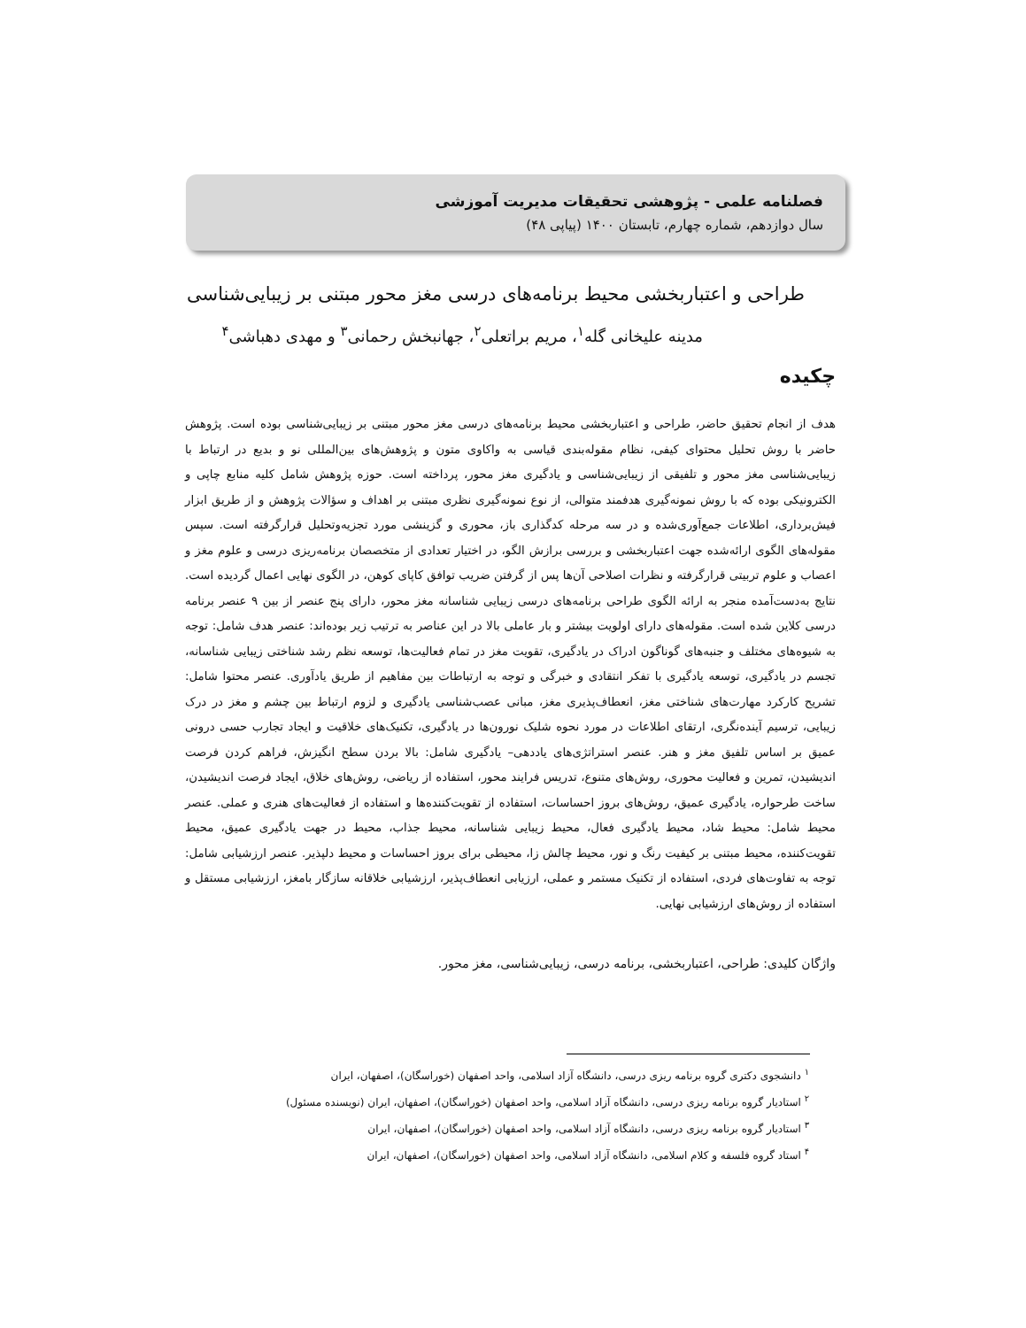فصلنامه علمی - پژوهشی تحقیقات مدیریت آموزشی
سال دوازدهم، شماره چهارم، تابستان ۱۴۰۰ (پیاپی ۴۸)
طراحی و اعتباربخشی محیط برنامه‌های درسی مغز محور مبتنی بر زیبایی‌شناسی
مدینه علیخانی گله<sup>۱</sup>، مریم براتعلی<sup>۲</sup>، جهانبخش رحمانی<sup>۳</sup> و مهدی دهباشی<sup>۴</sup>
چکیده
هدف از انجام تحقیق حاضر، طراحی و اعتباربخشی محیط برنامه‌های درسی مغز محور مبتنی بر زیبایی‌شناسی بوده است. پژوهش حاضر با روش تحلیل محتوای کیفی، نظام مقوله‌بندی قیاسی به واکاوی متون و پژوهش‌های بین‌المللی نو و بدیع در ارتباط با زیبایی‌شناسی مغز محور و تلفیقی از زیبایی‌شناسی و یادگیری مغز محور، پرداخته است. حوزه پژوهش شامل کلیه منابع چاپی و الکترونیکی بوده که با روش نمونه‌گیری هدفمند متوالی، از نوع نمونه‌گیری نظری مبتنی بر اهداف و سؤالات پژوهش و از طریق ابزار فیش‌برداری، اطلاعات جمع‌آوری‌شده و در سه مرحله کدگذاری باز، محوری و گزینشی مورد تجزیه‌وتحلیل قرارگرفته است. سپس مقوله‌های الگوی ارائه‌شده جهت اعتباربخشی و بررسی برازش الگو، در اختیار تعدادی از متخصصان برنامه‌ریزی درسی و علوم مغز و اعصاب و علوم تربیتی قرارگرفته و نظرات اصلاحی آن‌ها پس از گرفتن ضریب توافق کاپای کوهن، در الگوی نهایی اعمال گردیده است. نتایج به‌دست‌آمده منجر به ارائه الگوی طراحی برنامه‌های درسی زیبایی شناسانه مغز محور، دارای پنج عنصر از بین ۹ عنصر برنامه درسی کلاین شده است. مقوله‌های دارای اولویت بیشتر و بار عاملی بالا در این عناصر به ترتیب زیر بوده‌اند: عنصر هدف شامل: توجه به شیوه‌های مختلف و جنبه‌های گوناگون ادراک در یادگیری، تقویت مغز در تمام فعالیت‌ها، توسعه نظم رشد شناختی زیبایی شناسانه، تجسم در یادگیری، توسعه یادگیری با تفکر انتقادی و خبرگی و توجه به ارتباطات بین مفاهیم از طریق یادآوری. عنصر محتوا شامل: تشریح کارکرد مهارت‌های شناختی مغز، انعطاف‌پذیری مغز، مبانی عصب‌شناسی یادگیری و لزوم ارتباط بین چشم و مغز در درک زیبایی، ترسیم آینده‌نگری، ارتقای اطلاعات در مورد نحوه شلیک نورون‌ها در یادگیری، تکنیک‌های خلاقیت و ایجاد تجارب حسی درونی عمیق بر اساس تلفیق مغز و هنر. عنصر استراتژی‌های یاددهی– یادگیری شامل: بالا بردن سطح انگیزش، فراهم کردن فرصت اندیشیدن، تمرین و فعالیت محوری، روش‌های متنوع، تدریس فرایند محور، استفاده از ریاضی، روش‌های خلاق، ایجاد فرصت اندیشیدن، ساخت طرحواره، یادگیری عمیق، روش‌های بروز احساسات، استفاده از تقویت‌کننده‌ها و استفاده از فعالیت‌های هنری و عملی. عنصر محیط شامل: محیط شاد، محیط یادگیری فعال، محیط زیبایی شناسانه، محیط جذاب، محیط در جهت یادگیری عمیق، محیط تقویت‌کننده، محیط مبتنی بر کیفیت رنگ و نور، محیط چالش زا، محیطی برای بروز احساسات و محیط دلپذیر. عنصر ارزشیابی شامل: توجه به تفاوت‌های فردی، استفاده از تکنیک مستمر و عملی، ارزیابی انعطاف‌پذیر، ارزشیابی خلاقانه سازگار بامغز، ارزشیابی مستقل و استفاده از روش‌های ارزشیابی نهایی.
واژگان کلیدی: طراحی، اعتباربخشی، برنامه درسی، زیبایی‌شناسی، مغز محور.
<sup>۱</sup> دانشجوی دکتری گروه برنامه ریزی درسی، دانشگاه آزاد اسلامی، واحد اصفهان (خوراسگان)، اصفهان، ایران
<sup>۲</sup> استادیار گروه برنامه ریزی درسی، دانشگاه آزاد اسلامی، واحد اصفهان (خوراسگان)، اصفهان، ایران (نویسنده مسئول)
<sup>۳</sup> استادیار گروه برنامه ریزی درسی، دانشگاه آزاد اسلامی، واحد اصفهان (خوراسگان)، اصفهان، ایران
<sup>۴</sup> استاد گروه فلسفه و کلام اسلامی، دانشگاه آزاد اسلامی، واحد اصفهان (خوراسگان)، اصفهان، ایران